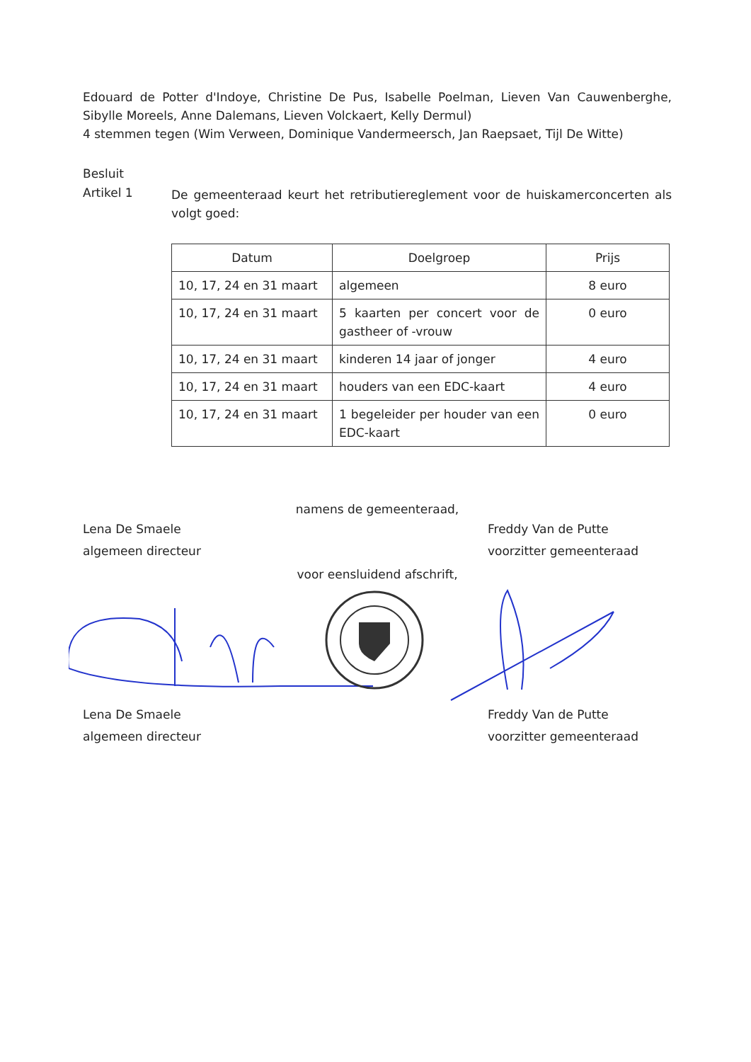Edouard de Potter d'Indoye, Christine De Pus, Isabelle Poelman, Lieven Van Cauwenberghe, Sibylle Moreels, Anne Dalemans, Lieven Volckaert, Kelly Dermul)
4 stemmen tegen (Wim Verween, Dominique Vandermeersch, Jan Raepsaet, Tijl De Witte)
Besluit
Artikel 1
De gemeenteraad keurt het retributiereglement voor de huiskamerconcerten als volgt goed:
| Datum | Doelgroep | Prijs |
| --- | --- | --- |
| 10, 17, 24 en 31 maart | algemeen | 8 euro |
| 10, 17, 24 en 31 maart | 5 kaarten per concert voor de gastheer of -vrouw | 0 euro |
| 10, 17, 24 en 31 maart | kinderen 14 jaar of jonger | 4 euro |
| 10, 17, 24 en 31 maart | houders van een EDC-kaart | 4 euro |
| 10, 17, 24 en 31 maart | 1 begeleider per houder van een EDC-kaart | 0 euro |
namens de gemeenteraad,
Lena De Smaele
algemeen directeur
Freddy Van de Putte
voorzitter gemeenteraad
voor eensluidend afschrift,
Lena De Smaele
algemeen directeur
Freddy Van de Putte
voorzitter gemeenteraad